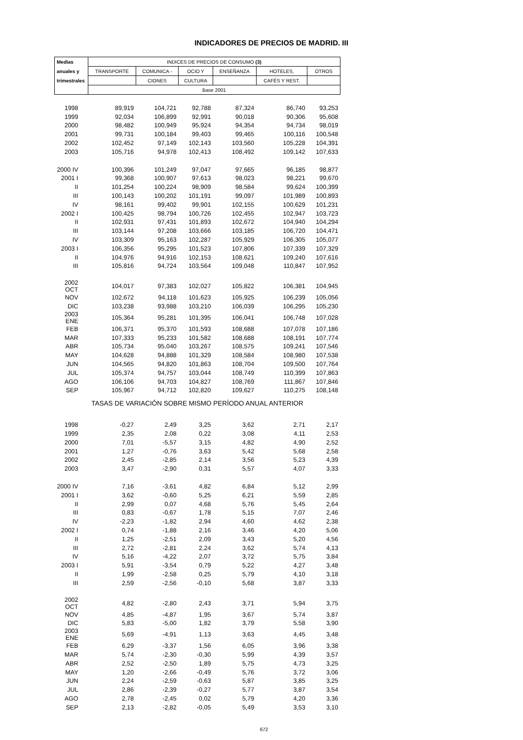INDICADORES DE PRECIOS DE MADRID. III
| Medias | INDICES DE PRECIOS DE CONSUMO (3) | | | | | |
| --- | --- | --- | --- | --- | --- | --- |
| anuales y | TRANSPORTE | COMUNICA - | OCIO Y | ENSEÑANZA | HOTELES, | OTROS |
| trimestrales | | CIONES | CULTURA | | CAFÉS Y REST. | |
| | Base 2001 | | | | | |
| 1998 | 89,919 | 104,721 | 92,788 | 87,324 | 86,740 | 93,253 |
| 1999 | 92,034 | 106,899 | 92,991 | 90,018 | 90,306 | 95,608 |
| 2000 | 98,482 | 100,949 | 95,924 | 94,354 | 94,734 | 98,019 |
| 2001 | 99,731 | 100,184 | 99,403 | 99,465 | 100,116 | 100,548 |
| 2002 | 102,452 | 97,149 | 102,143 | 103,560 | 105,228 | 104,391 |
| 2003 | 105,716 | 94,978 | 102,413 | 108,492 | 109,142 | 107,633 |
| 2000 IV | 100,396 | 101,249 | 97,047 | 97,665 | 96,185 | 98,877 |
| 2001 I | 99,368 | 100,907 | 97,613 | 98,023 | 98,221 | 99,670 |
| II | 101,254 | 100,224 | 98,909 | 98,584 | 99,624 | 100,399 |
| III | 100,143 | 100,202 | 101,191 | 99,097 | 101,989 | 100,893 |
| IV | 98,161 | 99,402 | 99,901 | 102,155 | 100,629 | 101,231 |
| 2002 I | 100,425 | 98,794 | 100,726 | 102,455 | 102,947 | 103,723 |
| II | 102,931 | 97,431 | 101,893 | 102,672 | 104,940 | 104,294 |
| III | 103,144 | 97,208 | 103,666 | 103,185 | 106,720 | 104,471 |
| IV | 103,309 | 95,163 | 102,287 | 105,929 | 106,305 | 105,077 |
| 2003 I | 106,356 | 95,295 | 101,523 | 107,806 | 107,339 | 107,329 |
| II | 104,976 | 94,916 | 102,153 | 108,621 | 109,240 | 107,616 |
| III | 105,816 | 94,724 | 103,564 | 109,048 | 110,847 | 107,952 |
| 2002 OCT | 104,017 | 97,383 | 102,027 | 105,822 | 106,381 | 104,945 |
| NOV | 102,672 | 94,118 | 101,623 | 105,925 | 106,239 | 105,056 |
| DIC | 103,238 | 93,988 | 103,210 | 106,039 | 106,295 | 105,230 |
| 2003 ENE | 105,364 | 95,281 | 101,395 | 106,041 | 106,748 | 107,028 |
| FEB | 106,371 | 95,370 | 101,593 | 108,688 | 107,078 | 107,186 |
| MAR | 107,333 | 95,233 | 101,582 | 108,688 | 108,191 | 107,774 |
| ABR | 105,734 | 95,040 | 103,267 | 108,575 | 109,241 | 107,546 |
| MAY | 104,628 | 94,888 | 101,329 | 108,584 | 108,980 | 107,538 |
| JUN | 104,565 | 94,820 | 101,863 | 108,704 | 109,500 | 107,764 |
| JUL | 105,374 | 94,757 | 103,044 | 108,749 | 110,399 | 107,863 |
| AGO | 106,106 | 94,703 | 104,827 | 108,769 | 111,867 | 107,846 |
| SEP | 105,967 | 94,712 | 102,820 | 109,627 | 110,275 | 108,148 |
| TASAS DE VARIACIÓN SOBRE MISMO PERÍODO ANUAL ANTERIOR | | | | | | |
| 1998 | -0,27 | 2,49 | 3,25 | 3,62 | 2,71 | 2,17 |
| 1999 | 2,35 | 2,08 | 0,22 | 3,08 | 4,11 | 2,53 |
| 2000 | 7,01 | -5,57 | 3,15 | 4,82 | 4,90 | 2,52 |
| 2001 | 1,27 | -0,76 | 3,63 | 5,42 | 5,68 | 2,58 |
| 2002 | 2,45 | -2,85 | 2,14 | 3,56 | 5,23 | 4,39 |
| 2003 | 3,47 | -2,90 | 0,31 | 5,57 | 4,07 | 3,33 |
| 2000 IV | 7,16 | -3,61 | 4,82 | 6,84 | 5,12 | 2,99 |
| 2001 I | 3,62 | -0,60 | 5,25 | 6,21 | 5,59 | 2,85 |
| II | 2,99 | 0,07 | 4,68 | 5,76 | 5,45 | 2,64 |
| III | 0,83 | -0,67 | 1,78 | 5,15 | 7,07 | 2,46 |
| IV | -2,23 | -1,82 | 2,94 | 4,60 | 4,62 | 2,38 |
| 2002 I | 0,74 | -1,88 | 2,16 | 3,46 | 4,20 | 5,06 |
| II | 1,25 | -2,51 | 2,09 | 3,43 | 5,20 | 4,56 |
| III | 2,72 | -2,81 | 2,24 | 3,62 | 5,74 | 4,13 |
| IV | 5,16 | -4,22 | 2,07 | 3,72 | 5,75 | 3,84 |
| 2003 I | 5,91 | -3,54 | 0,79 | 5,22 | 4,27 | 3,48 |
| II | 1,99 | -2,58 | 0,25 | 5,79 | 4,10 | 3,18 |
| III | 2,59 | -2,56 | -0,10 | 5,68 | 3,87 | 3,33 |
| 2002 OCT | 4,82 | -2,80 | 2,43 | 3,71 | 5,94 | 3,75 |
| NOV | 4,85 | -4,87 | 1,95 | 3,67 | 5,74 | 3,87 |
| DIC | 5,83 | -5,00 | 1,82 | 3,79 | 5,58 | 3,90 |
| 2003 ENE | 5,69 | -4,91 | 1,13 | 3,63 | 4,45 | 3,48 |
| FEB | 6,29 | -3,37 | 1,56 | 6,05 | 3,96 | 3,38 |
| MAR | 5,74 | -2,30 | -0,30 | 5,99 | 4,39 | 3,57 |
| ABR | 2,52 | -2,50 | 1,89 | 5,75 | 4,73 | 3,25 |
| MAY | 1,20 | -2,66 | -0,49 | 5,76 | 3,72 | 3,06 |
| JUN | 2,24 | -2,59 | -0,63 | 5,87 | 3,85 | 3,25 |
| JUL | 2,86 | -2,39 | -0,27 | 5,77 | 3,87 | 3,54 |
| AGO | 2,78 | -2,45 | 0,02 | 5,79 | 4,20 | 3,36 |
| SEP | 2,13 | -2,82 | -0,05 | 5,49 | 3,53 | 3,10 |
672